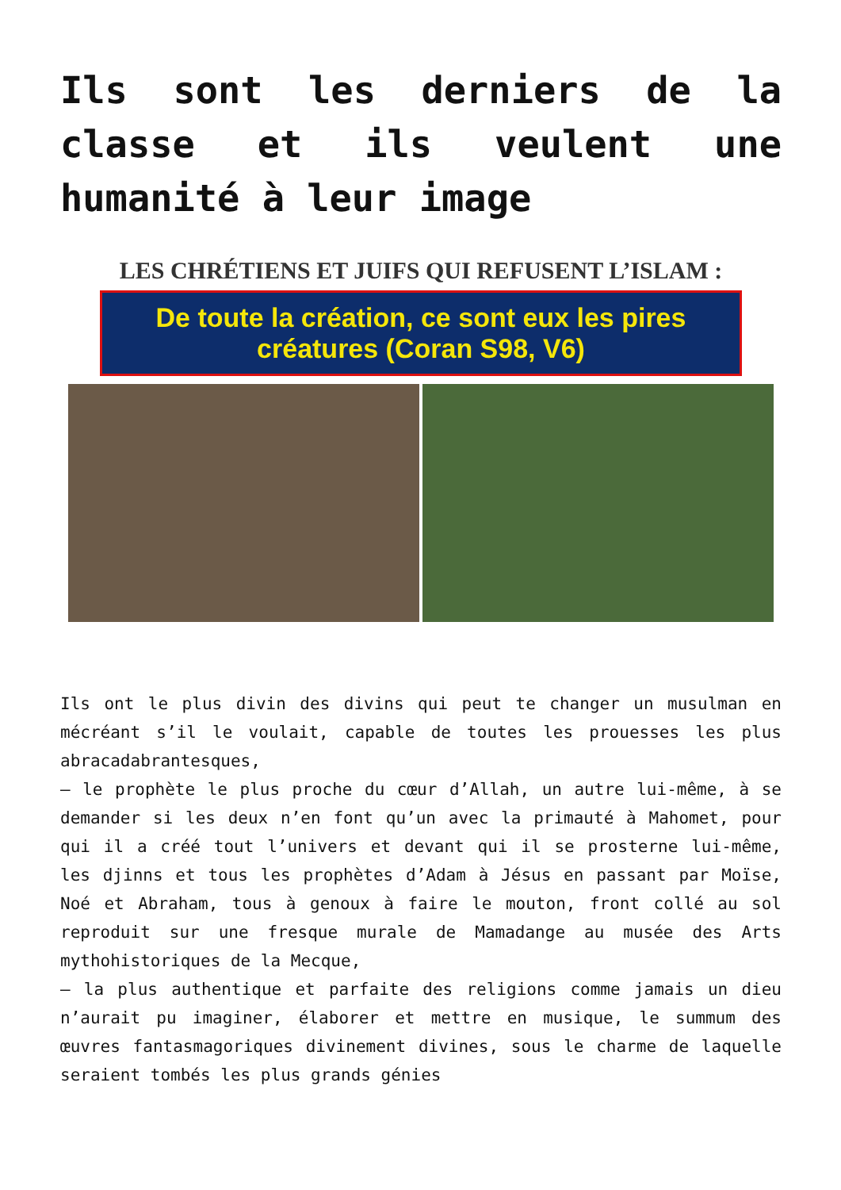Ils sont les derniers de la classe et ils veulent une humanité à leur image
LES CHRÉTIENS ET JUIFS QUI REFUSENT L’ISLAM :
De toute la création, ce sont eux les pires créatures (Coran S98, V6)
Ils ont le plus divin des divins qui peut te changer un musulman en mécréant s’il le voulait, capable de toutes les prouesses les plus abracadabrantesques,
– le prophète le plus proche du cœur d’Allah, un autre lui-même, à se demander si les deux n’en font qu’un avec la primauté à Mahomet, pour qui il a créé tout l’univers et devant qui il se prosterne lui-même, les djinns et tous les prophètes d’Adam à Jésus en passant par Moïse, Noé et Abraham, tous à genoux à faire le mouton, front collé au sol reproduit sur une fresque murale de Mamadange au musée des Arts mythohistoriques de la Mecque,
– la plus authentique et parfaite des religions comme jamais un dieu n’aurait pu imaginer, élaborer et mettre en musique, le summum des œuvres fantasmagoriques divinement divines, sous le charme de laquelle seraient tombés les plus grands génies